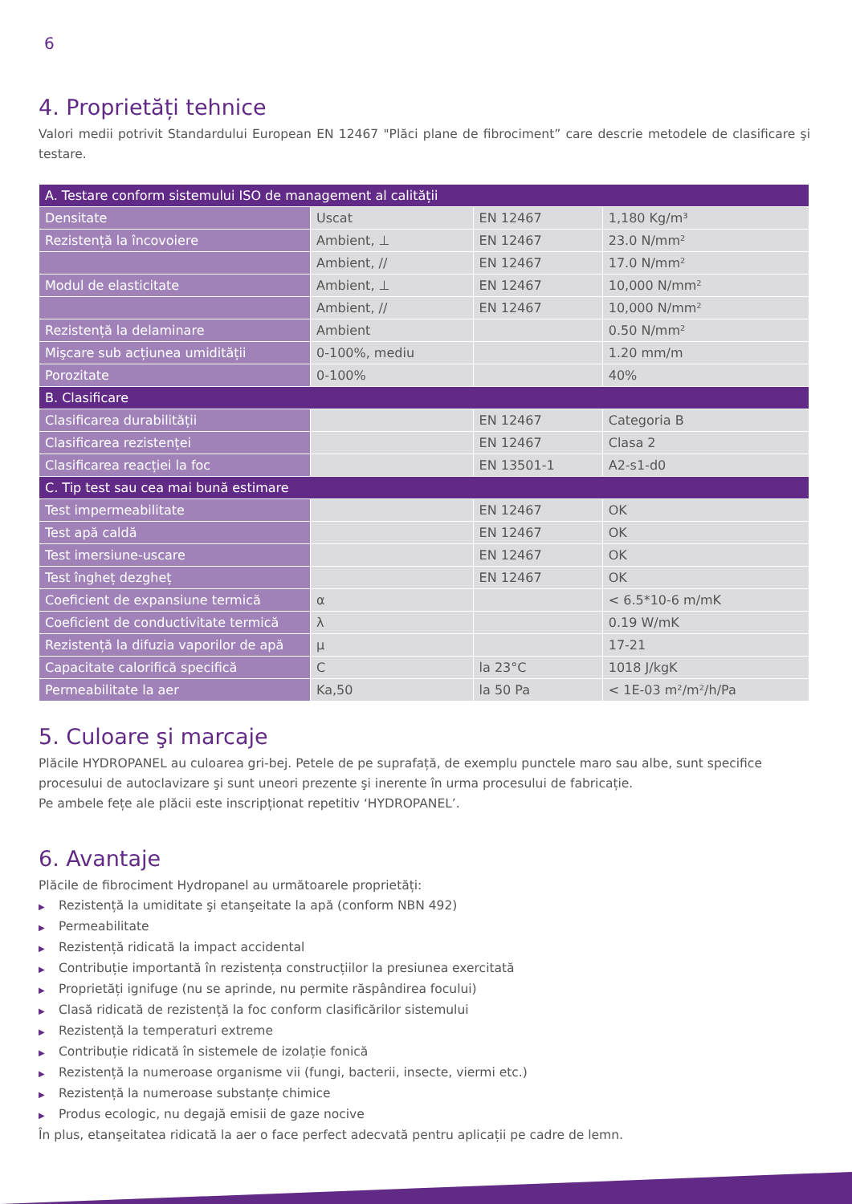6
4. Proprietăți tehnice
Valori medii potrivit Standardului European EN 12467 "Plăci plane de fibrociment” care descrie metodele de clasificare şi testare.
| A. Testare conform sistemului ISO de management al calității | | | |
| Densitate | Uscat | EN 12467 | 1,180 Kg/m³ |
| Rezistență la încovoiere | Ambient, ⊥ | EN 12467 | 23.0 N/mm² |
| | Ambient, // | EN 12467 | 17.0 N/mm² |
| Modul de elasticitate | Ambient, ⊥ | EN 12467 | 10,000 N/mm² |
| | Ambient, // | EN 12467 | 10,000 N/mm² |
| Rezistență la delaminare | Ambient | | 0.50 N/mm² |
| Mişcare sub acțiunea umidității | 0-100%, mediu | | 1.20 mm/m |
| Porozitate | 0-100% | | 40% |
| B. Clasificare | | | |
| Clasificarea durabilității | | EN 12467 | Categoria B |
| Clasificarea rezistenței | | EN 12467 | Clasa 2 |
| Clasificarea reacției la foc | | EN 13501-1 | A2-s1-d0 |
| C. Tip test sau cea mai bună estimare | | | |
| Test impermeabilitate | | EN 12467 | OK |
| Test apă caldă | | EN 12467 | OK |
| Test imersiune-uscare | | EN 12467 | OK |
| Test îngheț dezgheț | | EN 12467 | OK |
| Coeficient de expansiune termică | α | | < 6.5*10-6 m/mK |
| Coeficient de conductivitate termică | λ | | 0.19 W/mK |
| Rezistență la difuzia vaporilor de apă | μ | | 17-21 |
| Capacitate calorifică specifică | C | la 23°C | 1018 J/kgK |
| Permeabilitate la aer | Ka,50 | la 50 Pa | < 1E-03 m²/m²/h/Pa |
5. Culoare şi marcaje
Plăcile HYDROPANEL au culoarea gri-bej. Petele de pe suprafață, de exemplu punctele maro sau albe, sunt specifice procesului de autoclavizare şi sunt uneori prezente şi inerente în urma procesului de fabricație.
Pe ambele fețe ale plăcii este inscripționat repetitiv ‘HYDROPANEL’.
6. Avantaje
Plăcile de fibrociment Hydropanel au următoarele proprietăți:
▶ Rezistență la umiditate şi etanşeitate la apă (conform NBN 492)
▶ Permeabilitate
▶ Rezistență ridicată la impact accidental
▶ Contribuție importantă în rezistența construcțiilor la presiunea exercitată
▶ Proprietăți ignifuge (nu se aprinde, nu permite răspândirea focului)
▶ Clasă ridicată de rezistență la foc conform clasificărilor sistemului
▶ Rezistență la temperaturi extreme
▶ Contribuție ridicată în sistemele de izolație fonică
▶ Rezistență la numeroase organisme vii (fungi, bacterii, insecte, viermi etc.)
▶ Rezistență la numeroase substanțe chimice
▶ Produs ecologic, nu degajă emisii de gaze nocive
În plus, etanşeitatea ridicată la aer o face perfect adecvată pentru aplicații pe cadre de lemn.